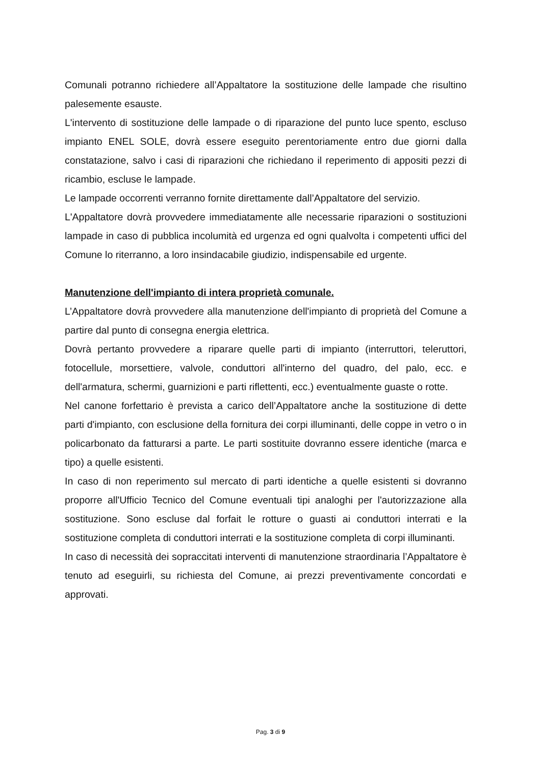Comunali potranno richiedere all’Appaltatore la sostituzione delle lampade che risultino palesemente esauste.
L'intervento di sostituzione delle lampade o di riparazione del punto luce spento, escluso impianto ENEL SOLE, dovrà essere eseguito perentoriamente entro due giorni dalla constatazione, salvo i casi di riparazioni che richiedano il reperimento di appositi pezzi di ricambio, escluse le lampade.
Le lampade occorrenti verranno fornite direttamente dall’Appaltatore del servizio.
L'Appaltatore dovrà provvedere immediatamente alle necessarie riparazioni o sostituzioni lampade in caso di pubblica incolumità ed urgenza ed ogni qualvolta i competenti uffici del Comune lo riterranno, a loro insindacabile giudizio, indispensabile ed urgente.
Manutenzione dell'impianto di intera proprietà comunale.
L’Appaltatore dovrà provvedere alla manutenzione dell'impianto di proprietà del Comune a partire dal punto di consegna energia elettrica.
Dovrà pertanto provvedere a riparare quelle parti di impianto (interruttori, teleruttori, fotocellule, morsettiere, valvole, conduttori all'interno del quadro, del palo, ecc. e dell'armatura, schermi, guarnizioni e parti riflettenti, ecc.) eventualmente guaste o rotte.
Nel canone forfettario è prevista a carico dell’Appaltatore anche la sostituzione di dette parti d'impianto, con esclusione della fornitura dei corpi illuminanti, delle coppe in vetro o in policarbonato da fatturarsi a parte. Le parti sostituite dovranno essere identiche (marca e tipo) a quelle esistenti.
In caso di non reperimento sul mercato di parti identiche a quelle esistenti si dovranno proporre all'Ufficio Tecnico del Comune eventuali tipi analoghi per l'autorizzazione alla sostituzione. Sono escluse dal forfait le rotture o guasti ai conduttori interrati e la sostituzione completa di conduttori interrati e la sostituzione completa di corpi illuminanti.
In caso di necessità dei sopraccitati interventi di manutenzione straordinaria l’Appaltatore è tenuto ad eseguirli, su richiesta del Comune, ai prezzi preventivamente concordati e approvati.
Pag. 3 di 9